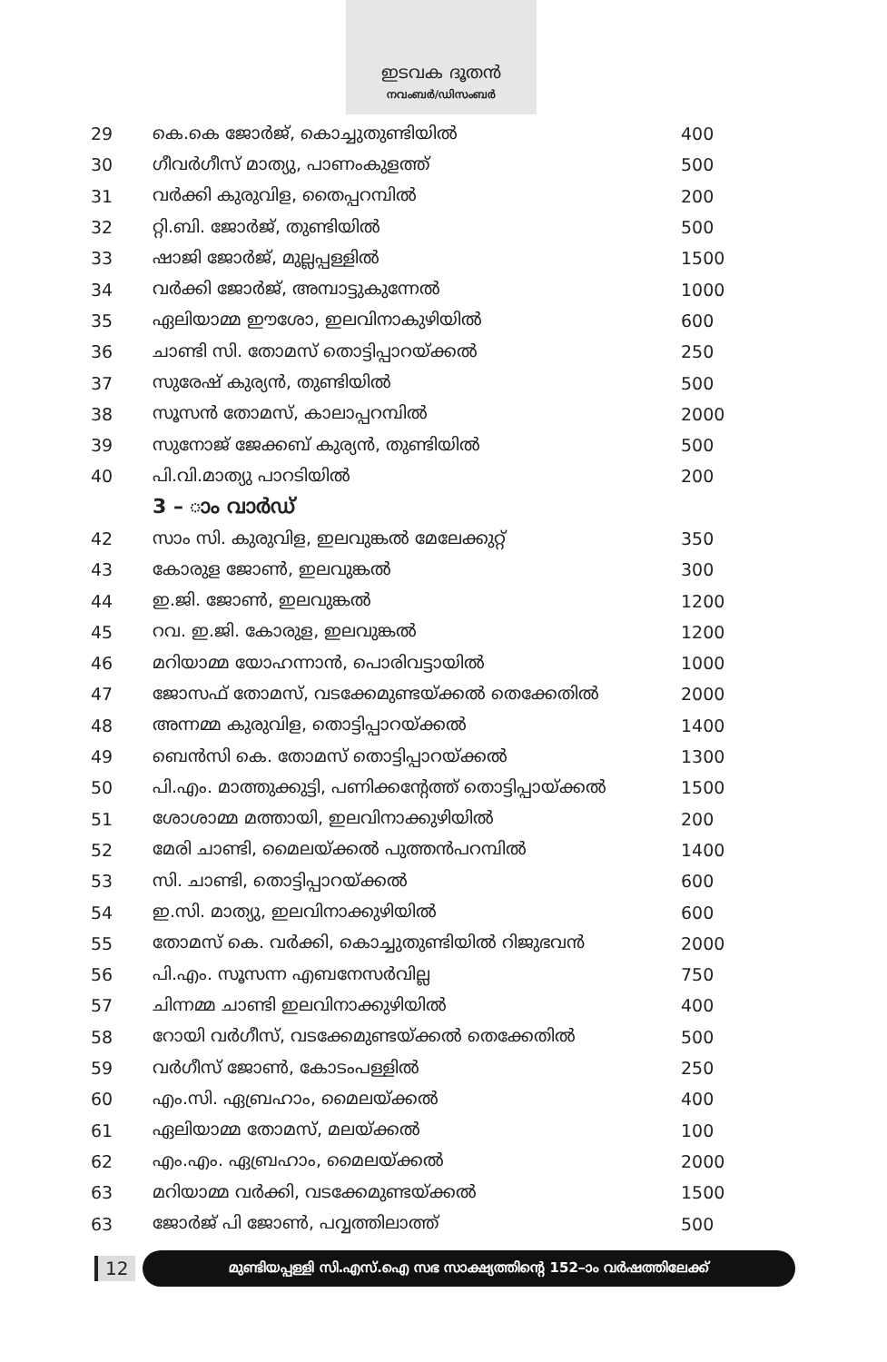ഇടവക ദൂതൻ
നവംബർ/ഡിസംബർ
| 29 | കെ.കെ ജോർജ്, കൊച്ചുതുണ്ടിയിൽ | 400 |
| 30 | ഗീവർഗീസ് മാത്യു, പാണംകുളത്ത് | 500 |
| 31 | വർക്കി കുരുവിള, തൈപ്പറമ്പിൽ | 200 |
| 32 | റ്റി.ബി. ജോർജ്, തുണ്ടിയിൽ | 500 |
| 33 | ഷാജി ജോർജ്, മുല്ലപ്പള്ളിൽ | 1500 |
| 34 | വർക്കി ജോർജ്, അമ്പാട്ടുകുന്നേൽ | 1000 |
| 35 | ഏലിയാമ്മ ഈശോ, ഇലവിനാകുഴിയിൽ | 600 |
| 36 | ചാണ്ടി സി. തോമസ് തൊട്ടിപ്പാറയ്ക്കൽ | 250 |
| 37 | സുരേഷ് കുര്യൻ, തുണ്ടിയിൽ | 500 |
| 38 | സൂസൻ തോമസ്, കാലാപ്പറമ്പിൽ | 2000 |
| 39 | സുനോജ് ജേക്കബ് കുര്യൻ, തുണ്ടിയിൽ | 500 |
| 40 | പി.വി.മാത്യു പാറടിയിൽ | 200 |
| | 3 – ാം വാർഡ് | |
| 42 | സാം സി. കുരുവിള, ഇലവുങ്കൽ മേലേക്കുറ്റ് | 350 |
| 43 | കോരുള ജോൺ, ഇലവുങ്കൽ | 300 |
| 44 | ഇ.ജി. ജോൺ, ഇലവുങ്കൽ | 1200 |
| 45 | റവ. ഇ.ജി. കോരുള, ഇലവുങ്കൽ | 1200 |
| 46 | മറിയാമ്മ യോഹന്നാൻ, പൊരിവട്ടായിൽ | 1000 |
| 47 | ജോസഫ് തോമസ്, വടക്കേമുണ്ടയ്ക്കൽ തെക്കേതിൽ | 2000 |
| 48 | അന്നമ്മ കുരുവിള, തൊട്ടിപ്പാറയ്ക്കൽ | 1400 |
| 49 | ബെൻസി കെ. തോമസ് തൊട്ടിപ്പാറയ്ക്കൽ | 1300 |
| 50 | പി.എം. മാത്തുക്കുട്ടി, പണിക്കന്റേത്ത് തൊട്ടിപ്പായ്ക്കൽ | 1500 |
| 51 | ശോശാമ്മ മത്തായി, ഇലവിനാക്കുഴിയിൽ | 200 |
| 52 | മേരി ചാണ്ടി, മൈലയ്ക്കൽ പുത്തൻപറമ്പിൽ | 1400 |
| 53 | സി. ചാണ്ടി, തൊട്ടിപ്പാറയ്ക്കൽ | 600 |
| 54 | ഇ.സി. മാത്യു, ഇലവിനാക്കുഴിയിൽ | 600 |
| 55 | തോമസ് കെ. വർക്കി, കൊച്ചുതുണ്ടിയിൽ റിജുഭവൻ | 2000 |
| 56 | പി.എം. സൂസന്ന എബനേസർവില്ല | 750 |
| 57 | ചിന്നമ്മ ചാണ്ടി ഇലവിനാക്കുഴിയിൽ | 400 |
| 58 | റോയി വർഗീസ്, വടക്കേമുണ്ടയ്ക്കൽ തെക്കേതിൽ | 500 |
| 59 | വർഗീസ് ജോൺ, കോടംപള്ളിൽ | 250 |
| 60 | എം.സി. ഏബ്രഹാം, മൈലയ്ക്കൽ | 400 |
| 61 | ഏലിയാമ്മ തോമസ്, മലയ്ക്കൽ | 100 |
| 62 | എം.എം. ഏബ്രഹാം, മൈലയ്ക്കൽ | 2000 |
| 63 | മറിയാമ്മ വർക്കി, വടക്കേമുണ്ടയ്ക്കൽ | 1500 |
| 63 | ജോർജ് പി ജോൺ, പവ്വത്തിലാത്ത് | 500 |
12
മുണ്ടിയപ്പള്ളി സി.എസ്.ഐ സഭ സാക്ഷ്യത്തിന്റെ 152–ാം വർഷത്തിലേക്ക്